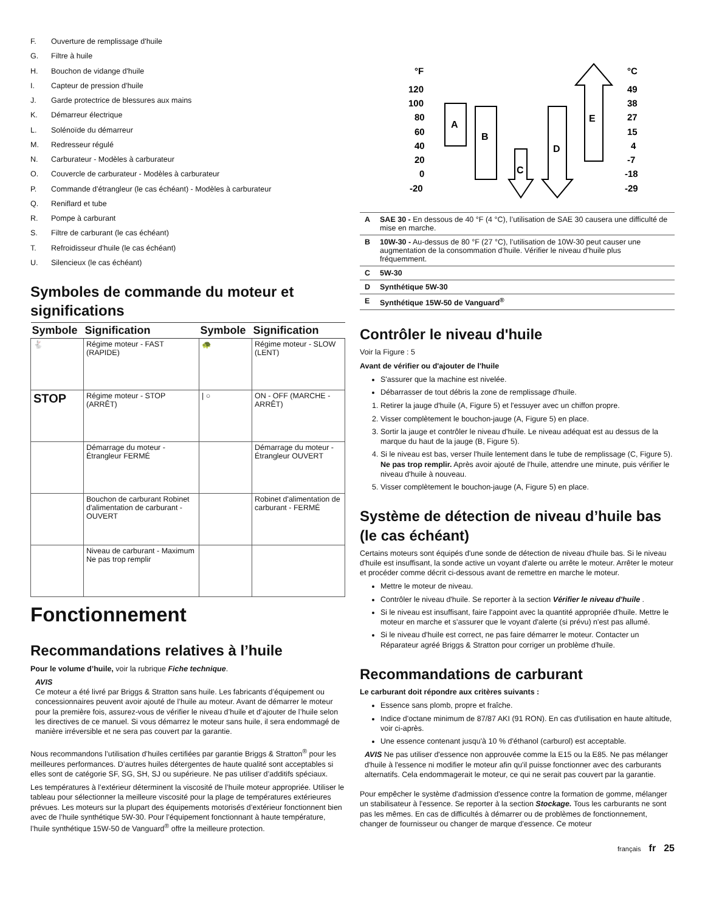F. Ouverture de remplissage d'huile
G. Filtre à huile
H. Bouchon de vidange d'huile
I. Capteur de pression d'huile
J. Garde protectrice de blessures aux mains
K. Démarreur électrique
L. Solénoïde du démarreur
M. Redresseur régulé
N. Carburateur - Modèles à carburateur
O. Couvercle de carburateur - Modèles à carburateur
P. Commande d'étrangleur (le cas échéant) - Modèles à carburateur
Q. Reniflard et tube
R. Pompe à carburant
S. Filtre de carburant (le cas échéant)
T. Refroidisseur d'huile (le cas échéant)
U. Silencieux (le cas échéant)
Symboles de commande du moteur et significations
| Symbole | Signification | Symbole | Signification |
| --- | --- | --- | --- |
| 🐇 | Régime moteur - FAST (RAPIDE) | 🐢 | Régime moteur - SLOW (LENT) |
| STOP | Régime moteur - STOP (ARRÊT) | / ○ | ON - OFF (MARCHE - ARRÊT) |
| | Démarrage du moteur - Étrangleur FERMÉ | | Démarrage du moteur - Étrangleur OUVERT |
| | Bouchon de carburant Robinet d'alimentation de carburant - OUVERT | | Robinet d'alimentation de carburant - FERMÉ |
| | Niveau de carburant - Maximum Ne pas trop remplir | | |
Fonctionnement
Recommandations relatives à l’huile
Pour le volume d’huile, voir la rubrique Fiche technique.
AVIS
Ce moteur a été livré par Briggs & Stratton sans huile. Les fabricants d’équipement ou concessionnaires peuvent avoir ajouté de l’huile au moteur. Avant de démarrer le moteur pour la première fois, assurez-vous de vérifier le niveau d’huile et d’ajouter de l’huile selon les directives de ce manuel. Si vous démarrez le moteur sans huile, il sera endommagé de manière irréversible et ne sera pas couvert par la garantie.
Nous recommandons l’utilisation d’huiles certifiées par garantie Briggs & Stratton<sup>®</sup> pour les meilleures performances. D’autres huiles détergentes de haute qualité sont acceptables si elles sont de catégorie SF, SG, SH, SJ ou supérieure. Ne pas utiliser d’additifs spéciaux.
Les températures à l’extérieur déterminent la viscosité de l’huile moteur appropriée. Utiliser le tableau pour sélectionner la meilleure viscosité pour la plage de températures extérieures prévues. Les moteurs sur la plupart des équipements motorisés d’extérieur fonctionnent bien avec de l’huile synthétique 5W-30. Pour l’équipement fonctionnant à haute température, l’huile synthétique 15W-50 de Vanguard<sup>®</sup> offre la meilleure protection.
°F
°C
120
100
80
60
40
20
0
-20
49
38
27
15
4
-7
-18
-29
A
B
C
D
E
| A | SAE 30 - En dessous de 40 °F (4 °C), l’utilisation de SAE 30 causera une difficulté de mise en marche. |
| B | 10W-30 - Au-dessus de 80 °F (27 °C), l’utilisation de 10W-30 peut causer une augmentation de la consommation d’huile. Vérifier le niveau d’huile plus fréquemment. |
| C | 5W-30 |
| D | Synthétique 5W-30 |
| E | Synthétique 15W-50 de Vanguard<sup>®</sup> |
Contrôler le niveau d'huile
Voir la Figure : 5
Avant de vérifier ou d'ajouter de l'huile
S'assurer que la machine est nivelée.
Débarrasser de tout débris la zone de remplissage d'huile.
1. Retirer la jauge d'huile (A, Figure 5) et l'essuyer avec un chiffon propre.
2. Visser complètement le bouchon-jauge (A, Figure 5) en place.
3. Sortir la jauge et contrôler le niveau d'huile. Le niveau adéquat est au dessus de la marque du haut de la jauge (B, Figure 5).
4. Si le niveau est bas, verser l'huile lentement dans le tube de remplissage (C, Figure 5). Ne pas trop remplir. Après avoir ajouté de l'huile, attendre une minute, puis vérifier le niveau d'huile à nouveau.
5. Visser complètement le bouchon-jauge (A, Figure 5) en place.
Système de détection de niveau d’huile bas (le cas échéant)
Certains moteurs sont équipés d'une sonde de détection de niveau d'huile bas. Si le niveau d'huile est insuffisant, la sonde active un voyant d'alerte ou arrête le moteur. Arrêter le moteur et procéder comme décrit ci-dessous avant de remettre en marche le moteur.
Mettre le moteur de niveau.
Contrôler le niveau d'huile. Se reporter à la section Vérifier le niveau d'huile .
Si le niveau est insuffisant, faire l'appoint avec la quantité appropriée d'huile. Mettre le moteur en marche et s'assurer que le voyant d'alerte (si prévu) n'est pas allumé.
Si le niveau d'huile est correct, ne pas faire démarrer le moteur. Contacter un Réparateur agréé Briggs & Stratton pour corriger un problème d'huile.
Recommandations de carburant
Le carburant doit répondre aux critères suivants :
Essence sans plomb, propre et fraîche.
Indice d'octane minimum de 87/87 AKI (91 RON). En cas d'utilisation en haute altitude, voir ci-après.
Une essence contenant jusqu'à 10 % d'éthanol (carburol) est acceptable.
AVIS Ne pas utiliser d'essence non approuvée comme la E15 ou la E85. Ne pas mélanger d'huile à l'essence ni modifier le moteur afin qu'il puisse fonctionner avec des carburants alternatifs. Cela endommagerait le moteur, ce qui ne serait pas couvert par la garantie.
Pour empêcher le système d'admission d'essence contre la formation de gomme, mélanger un stabilisateur à l'essence. Se reporter à la section Stockage. Tous les carburants ne sont pas les mêmes. En cas de difficultés à démarrer ou de problèmes de fonctionnement, changer de fournisseur ou changer de marque d'essence. Ce moteur
français fr 25